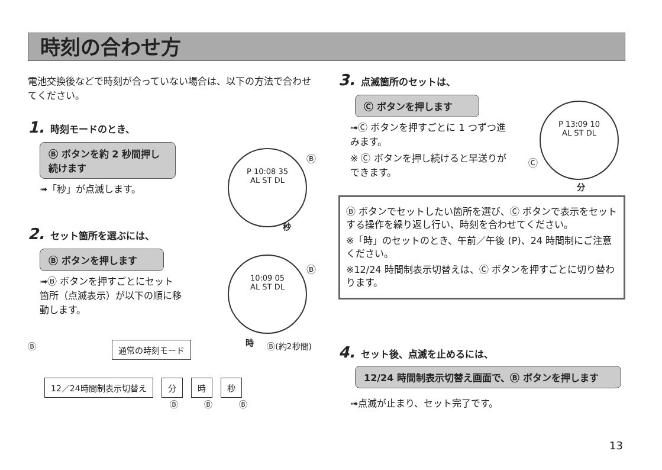時刻の合わせ方
電池交換後などで時刻が合っていない場合は、以下の方法で合わせてください。
1. 時刻モードのとき、
Ⓑ ボタンを約 2 秒間押し続けます
➟「秒」が点滅します。
2. セット箇所を選ぶには、
Ⓑ ボタンを押します
➟Ⓑ ボタンを押すごとにセット箇所（点滅表示）が以下の順に移動します。
Ⓑ 通常の時刻モード Ⓑ(約2秒間)
12／24時間制表示切替え 分 時 秒
Ⓑ Ⓑ Ⓑ
P 10:08 35
AL ST DL
Ⓑ
秒
10:09 05
AL ST DL
Ⓑ
時
3. 点滅箇所のセットは、
Ⓒ ボタンを押します
➟Ⓒ ボタンを押すごとに 1 つずつ進みます。
※ Ⓒ ボタンを押し続けると早送りができます。
P 13:09 10
AL ST DL
Ⓒ
分
Ⓑ ボタンでセットしたい箇所を選び、Ⓒ ボタンで表示をセットする操作を繰り返し行い、時刻を合わせてください。
※「時」のセットのとき、午前／午後 (P)、24 時間制にご注意ください。
※12/24 時間制表示切替えは、Ⓒ ボタンを押すごとに切り替わります。
4. セット後、点滅を止めるには、
12/24 時間制表示切替え画面で、Ⓑ ボタンを押します
➟点滅が止まり、セット完了です。
13